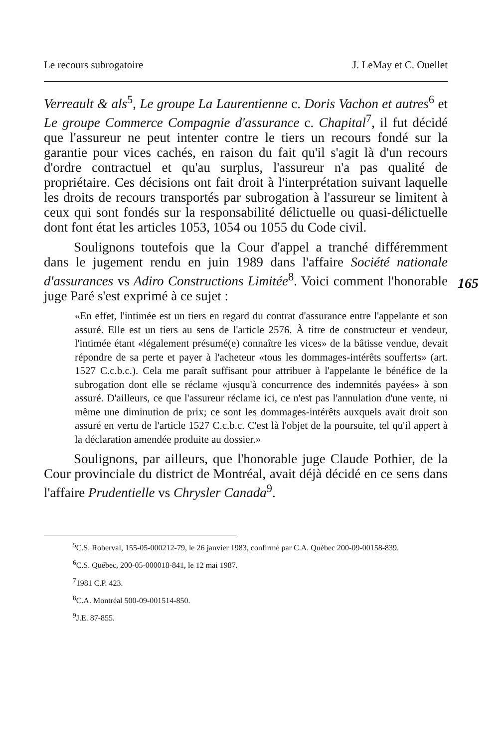Le recours subrogatoire J. LeMay et C. Ouellet
Verreault & als<sup>5</sup>, Le groupe La Laurentienne c. Doris Vachon et autres<sup>6</sup> et Le groupe Commerce Compagnie d'assurance c. Chapital<sup>7</sup>, il fut décidé que l'assureur ne peut intenter contre le tiers un recours fondé sur la garantie pour vices cachés, en raison du fait qu'il s'agit là d'un recours d'ordre contractuel et qu'au surplus, l'assureur n'a pas qualité de propriétaire. Ces décisions ont fait droit à l'interprétation suivant laquelle les droits de recours transportés par subrogation à l'assureur se limitent à ceux qui sont fondés sur la responsabilité délictuelle ou quasi-délictuelle dont font état les articles 1053, 1054 ou 1055 du Code civil.
165
Soulignons toutefois que la Cour d'appel a tranché différemment dans le jugement rendu en juin 1989 dans l'affaire Société nationale d'assurances vs Adiro Constructions Limitée<sup>8</sup>. Voici comment l'honorable juge Paré s'est exprimé à ce sujet :
«En effet, l'intimée est un tiers en regard du contrat d'assurance entre l'appelante et son assuré. Elle est un tiers au sens de l'article 2576. À titre de constructeur et vendeur, l'intimée étant «légalement présumé(e) connaître les vices» de la bâtisse vendue, devait répondre de sa perte et payer à l'acheteur «tous les dommages-intérêts soufferts» (art. 1527 C.c.b.c.). Cela me paraît suffisant pour attribuer à l'appelante le bénéfice de la subrogation dont elle se réclame «jusqu'à concurrence des indemnités payées» à son assuré. D'ailleurs, ce que l'assureur réclame ici, ce n'est pas l'annulation d'une vente, ni même une diminution de prix; ce sont les dommages-intérêts auxquels avait droit son assuré en vertu de l'article 1527 C.c.b.c. C'est là l'objet de la poursuite, tel qu'il appert à la déclaration amendée produite au dossier.»
Soulignons, par ailleurs, que l'honorable juge Claude Pothier, de la Cour provinciale du district de Montréal, avait déjà décidé en ce sens dans l'affaire Prudentielle vs Chrysler Canada<sup>9</sup>.
<sup>5</sup> C.S. Roberval, 155-05-000212-79, le 26 janvier 1983, confirmé par C.A. Québec 200-09-00158-839.
<sup>6</sup>C.S. Québec, 200-05-000018-841, le 12 mai 1987.
<sup>7</sup> 1981 C.P. 423.
<sup>8</sup>C.A. Montréal 500-09-001514-850.
<sup>9</sup> J.E. 87-855.